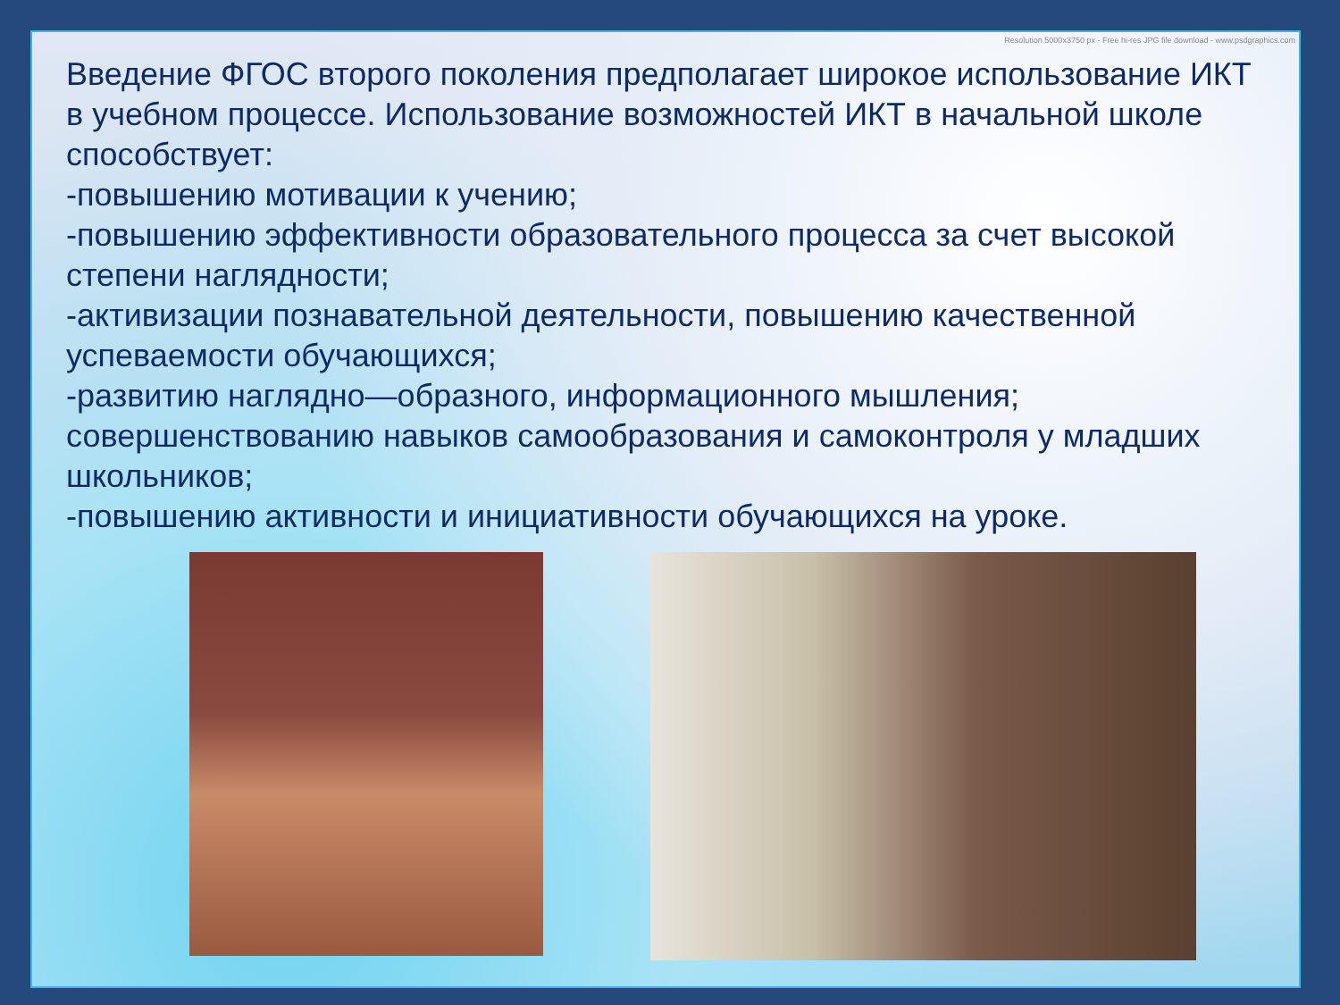Resolution 5000x3750 px - Free hi-res JPG file download - www.psdgraphics.com
Введение ФГОС второго поколения предполагает широкое использование ИКТ в учебном процессе. Использование возможностей ИКТ в начальной школе способствует:
-повышению мотивации к учению;
-повышению эффективности образовательного процесса за счет высокой степени наглядности;
-активизации познавательной деятельности, повышению качественной успеваемости обучающихся;
-развитию наглядно—образного, информационного мышления; совершенствованию навыков самообразования и самоконтроля у младших школьников;
-повышению активности и инициативности обучающихся на уроке.